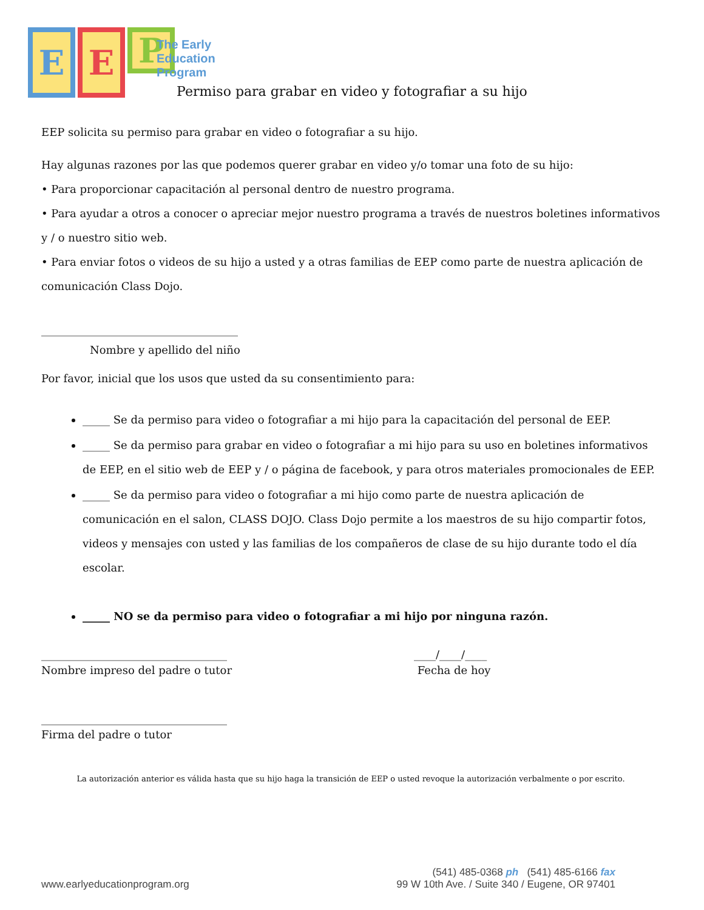E E
P
The Early
Education
Program
Permiso para grabar en video y fotografiar a su hijo
EEP solicita su permiso para grabar en video o fotografiar a su hijo.
Hay algunas razones por las que podemos querer grabar en video y/o tomar una foto de su hijo:
• Para proporcionar capacitación al personal dentro de nuestro programa.
• Para ayudar a otros a conocer o apreciar mejor nuestro programa a través de nuestros boletines informativos y / o nuestro sitio web.
• Para enviar fotos o videos de su hijo a usted y a otras familias de EEP como parte de nuestra aplicación de comunicación Class Dojo.
____________________________________
Nombre y apellido del niño
Por favor, inicial que los usos que usted da su consentimiento para:
_____ Se da permiso para video o fotografiar a mi hijo para la capacitación del personal de EEP.
_____ Se da permiso para grabar en video o fotografiar a mi hijo para su uso en boletines informativos de EEP, en el sitio web de EEP y / o página de facebook, y para otros materiales promocionales de EEP.
_____ Se da permiso para video o fotografiar a mi hijo como parte de nuestra aplicación de comunicación en el salon, CLASS DOJO. Class Dojo permite a los maestros de su hijo compartir fotos, videos y mensajes con usted y las familias de los compañeros de clase de su hijo durante todo el día escolar.
_____ NO se da permiso para video o fotografiar a mi hijo por ninguna razón.
__________________________________
Nombre impreso del padre o tutor
____/____/____
Fecha de hoy
__________________________________
Firma del padre o tutor
La autorización anterior es válida hasta que su hijo haga la transición de EEP o usted revoque la autorización verbalmente o por escrito.
(541) 485-0368 ph (541) 485-6166 fax
www.earlyeducationprogram.org 99 W 10th Ave. / Suite 340 / Eugene, OR 97401